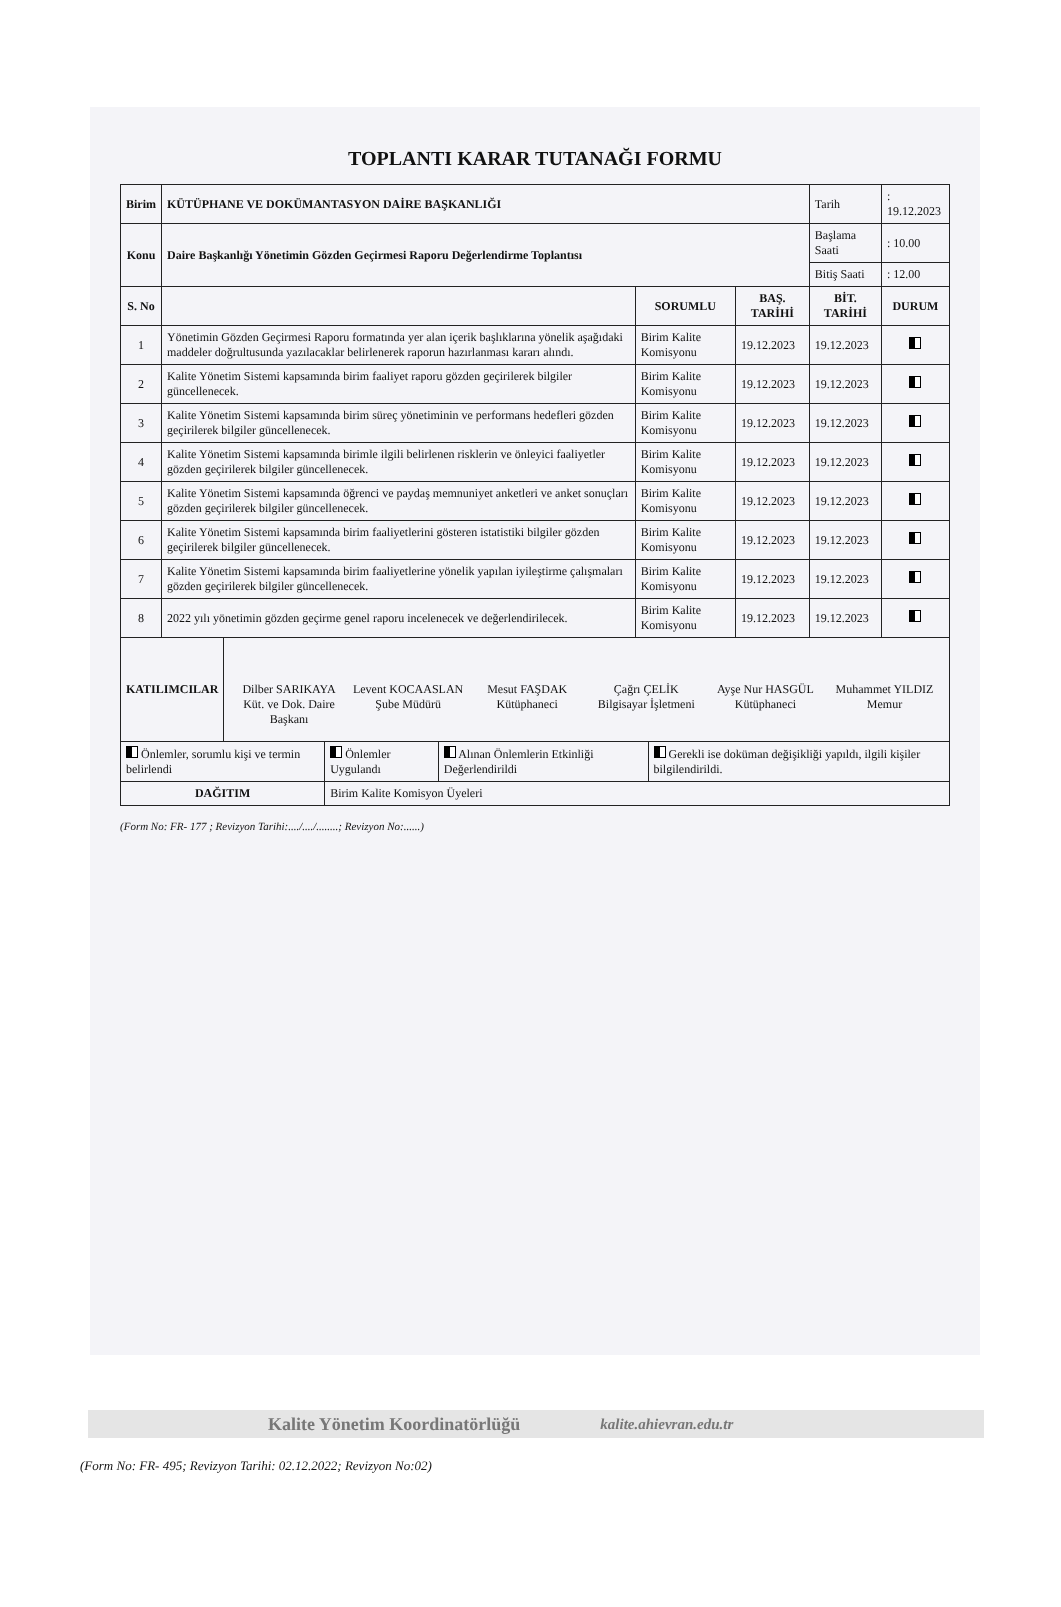TOPLANTI KARAR TUTANAĞI FORMU
| Birim | KÜTÜPHANE VE DOKÜMANTASYON DAİRE BAŞKANLIĞI | | | Tarih | : 19.12.2023 |
| Konu | Daire Başkanlığı Yönetimin Gözden Geçirmesi Raporu Değerlendirme Toplantısı | | | Başlama Saati | : 10.00 |
| | | | | Bitiş Saati | : 12.00 |
| S. No | | SORUMLU | BAŞ. TARİHİ | BİT. TARİHİ | DURUM |
| 1 | Yönetimin Gözden Geçirmesi Raporu formatında yer alan içerik başlıklarına yönelik aşağıdaki maddeler doğrultusunda yazılacaklar belirlenerek raporun hazırlanması kararı alındı. | Birim Kalite Komisyonu | 19.12.2023 | 19.12.2023 | |
| 2 | Kalite Yönetim Sistemi kapsamında birim faaliyet raporu gözden geçirilerek bilgiler güncellenecek. | Birim Kalite Komisyonu | 19.12.2023 | 19.12.2023 | |
| 3 | Kalite Yönetim Sistemi kapsamında birim süreç yönetiminin ve performans hedefleri gözden geçirilerek bilgiler güncellenecek. | Birim Kalite Komisyonu | 19.12.2023 | 19.12.2023 | |
| 4 | Kalite Yönetim Sistemi kapsamında birimle ilgili belirlenen risklerin ve önleyici faaliyetler gözden geçirilerek bilgiler güncellenecek. | Birim Kalite Komisyonu | 19.12.2023 | 19.12.2023 | |
| 5 | Kalite Yönetim Sistemi kapsamında öğrenci ve paydaş memnuniyet anketleri ve anket sonuçları gözden geçirilerek bilgiler güncellenecek. | Birim Kalite Komisyonu | 19.12.2023 | 19.12.2023 | |
| 6 | Kalite Yönetim Sistemi kapsamında birim faaliyetlerini gösteren istatistiki bilgiler gözden geçirilerek bilgiler güncellenecek. | Birim Kalite Komisyonu | 19.12.2023 | 19.12.2023 | |
| 7 | Kalite Yönetim Sistemi kapsamında birim faaliyetlerine yönelik yapılan iyileştirme çalışmaları gözden geçirilerek bilgiler güncellenecek. | Birim Kalite Komisyonu | 19.12.2023 | 19.12.2023 | |
| 8 | 2022 yılı yönetimin gözden geçirme genel raporu incelenecek ve değerlendirilecek. | Birim Kalite Komisyonu | 19.12.2023 | 19.12.2023 | |
| KATILIMCILAR | Dilber SARIKAYA Küt. ve Dok. Daire Başkanı Levent KOCAASLAN Şube Müdürü Mesut FAŞDAK Kütüphaneci Çağrı ÇELİK Bilgisayar İşletmeni Ayşe Nur HASGÜL Kütüphaneci Muhammet YILDIZ Memur |
| Önlemler, sorumlu kişi ve termin belirlendi | Önlemler Uygulandı | Alınan Önlemlerin Etkinliği Değerlendirildi | Gerekli ise doküman değişikliği yapıldı, ilgili kişiler bilgilendirildi. |
| DAĞITIM | Birim Kalite Komisyon Üyeleri | | |
(Form No: FR- 177 ; Revizyon Tarihi:..../..../........; Revizyon No:......)
Kalite Yönetim Koordinatörlüğü kalite.ahievran.edu.tr
(Form No: FR- 495; Revizyon Tarihi: 02.12.2022; Revizyon No:02)